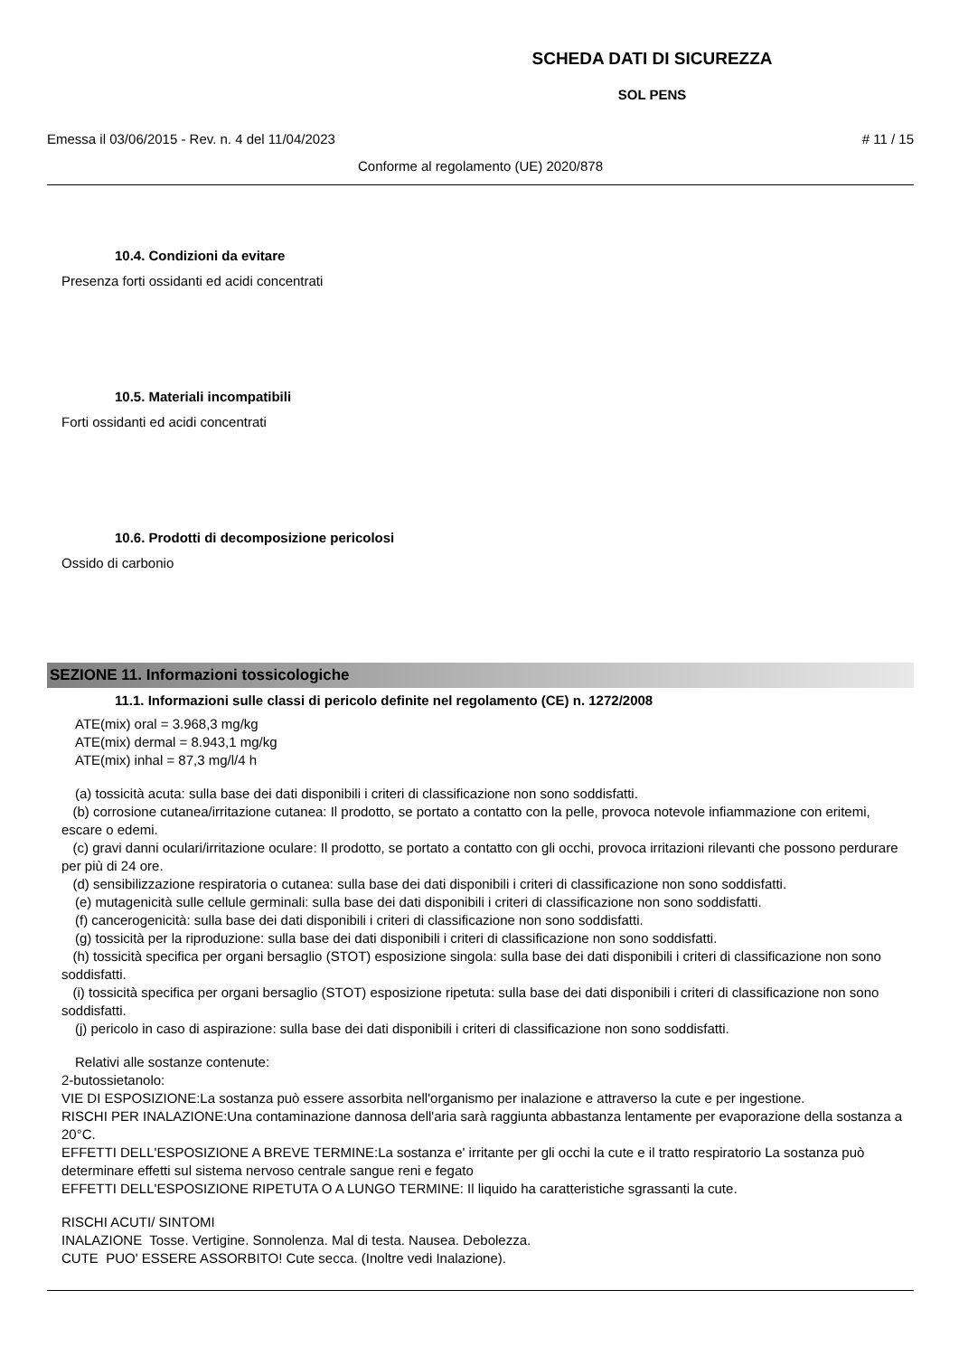SCHEDA DATI DI SICUREZZA
SOL PENS
Emessa il 03/06/2015 - Rev. n. 4 del 11/04/2023 # 11 / 15
Conforme al regolamento (UE) 2020/878
10.4. Condizioni da evitare
Presenza forti ossidanti ed acidi concentrati
10.5. Materiali incompatibili
Forti ossidanti ed acidi concentrati
10.6. Prodotti di decomposizione pericolosi
Ossido di carbonio
SEZIONE 11. Informazioni tossicologiche
11.1. Informazioni sulle classi di pericolo definite nel regolamento (CE) n. 1272/2008
ATE(mix) oral = 3.968,3 mg/kg
ATE(mix) dermal = 8.943,1 mg/kg
ATE(mix) inhal = 87,3 mg/l/4 h
(a) tossicità acuta: sulla base dei dati disponibili i criteri di classificazione non sono soddisfatti.
(b) corrosione cutanea/irritazione cutanea: Il prodotto, se portato a contatto con la pelle, provoca notevole infiammazione con eritemi, escare o edemi.
(c) gravi danni oculari/irritazione oculare: Il prodotto, se portato a contatto con gli occhi, provoca irritazioni rilevanti che possono perdurare per più di 24 ore.
(d) sensibilizzazione respiratoria o cutanea: sulla base dei dati disponibili i criteri di classificazione non sono soddisfatti.
(e) mutagenicità sulle cellule germinali: sulla base dei dati disponibili i criteri di classificazione non sono soddisfatti.
(f) cancerogenicità: sulla base dei dati disponibili i criteri di classificazione non sono soddisfatti.
(g) tossicità per la riproduzione: sulla base dei dati disponibili i criteri di classificazione non sono soddisfatti.
(h) tossicità specifica per organi bersaglio (STOT) esposizione singola: sulla base dei dati disponibili i criteri di classificazione non sono soddisfatti.
(i) tossicità specifica per organi bersaglio (STOT) esposizione ripetuta: sulla base dei dati disponibili i criteri di classificazione non sono soddisfatti.
(j) pericolo in caso di aspirazione: sulla base dei dati disponibili i criteri di classificazione non sono soddisfatti.
Relativi alle sostanze contenute:
2-butossietanolo:
VIE DI ESPOSIZIONE:La sostanza può essere assorbita nell'organismo per inalazione e attraverso la cute e per ingestione.
RISCHI PER INALAZIONE:Una contaminazione dannosa dell'aria sarà raggiunta abbastanza lentamente per evaporazione della sostanza a 20°C.
EFFETTI DELL'ESPOSIZIONE A BREVE TERMINE:La sostanza e' irritante per gli occhi la cute e il tratto respiratorio La sostanza può determinare effetti sul sistema nervoso centrale sangue reni e fegato
EFFETTI DELL'ESPOSIZIONE RIPETUTA O A LUNGO TERMINE: Il liquido ha caratteristiche sgrassanti la cute.
RISCHI ACUTI/ SINTOMI
INALAZIONE Tosse. Vertigine. Sonnolenza. Mal di testa. Nausea. Debolezza.
CUTE PUO' ESSERE ASSORBITO! Cute secca. (Inoltre vedi Inalazione).